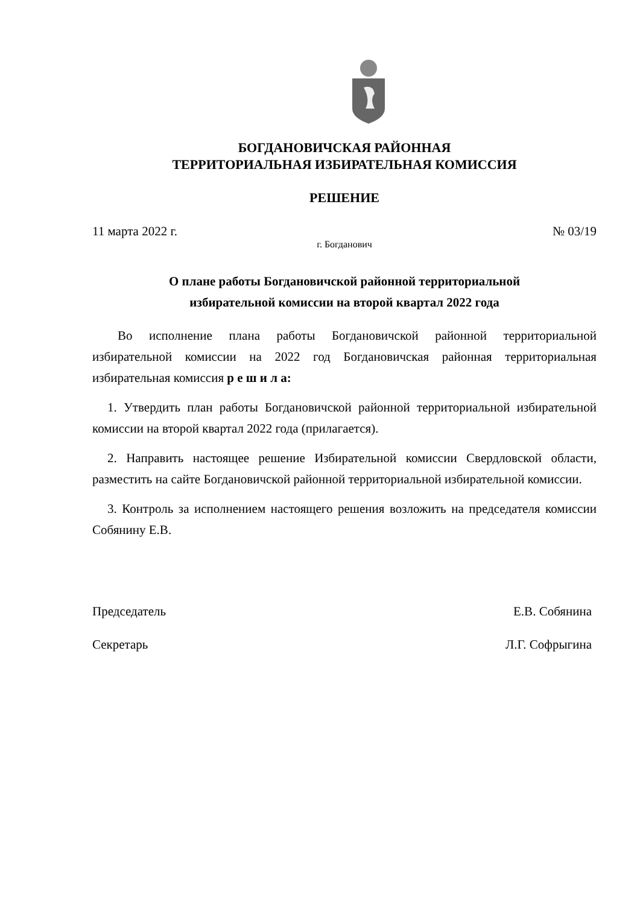БОГДАНОВИЧСКАЯ РАЙОННАЯ
ТЕРРИТОРИАЛЬНАЯ ИЗБИРАТЕЛЬНАЯ КОМИССИЯ
РЕШЕНИЕ
11 марта 2022 г. № 03/19
г. Богданович
О плане работы Богдановичской районной территориальной
избирательной комиссии на второй квартал 2022 года
Во исполнение плана работы Богдановичской районной территориальной избирательной комиссии на 2022 год Богдановичская районная территориальная избирательная комиссия р е ш и л а:
1. Утвердить план работы Богдановичской районной территориальной избирательной комиссии на второй квартал 2022 года (прилагается).
2. Направить настоящее решение Избирательной комиссии Свердловской области, разместить на сайте Богдановичской районной территориальной избирательной комиссии.
3. Контроль за исполнением настоящего решения возложить на председателя комиссии Собянину Е.В.
Председатель Е.В. Собянина
Секретарь Л.Г. Софрыгина